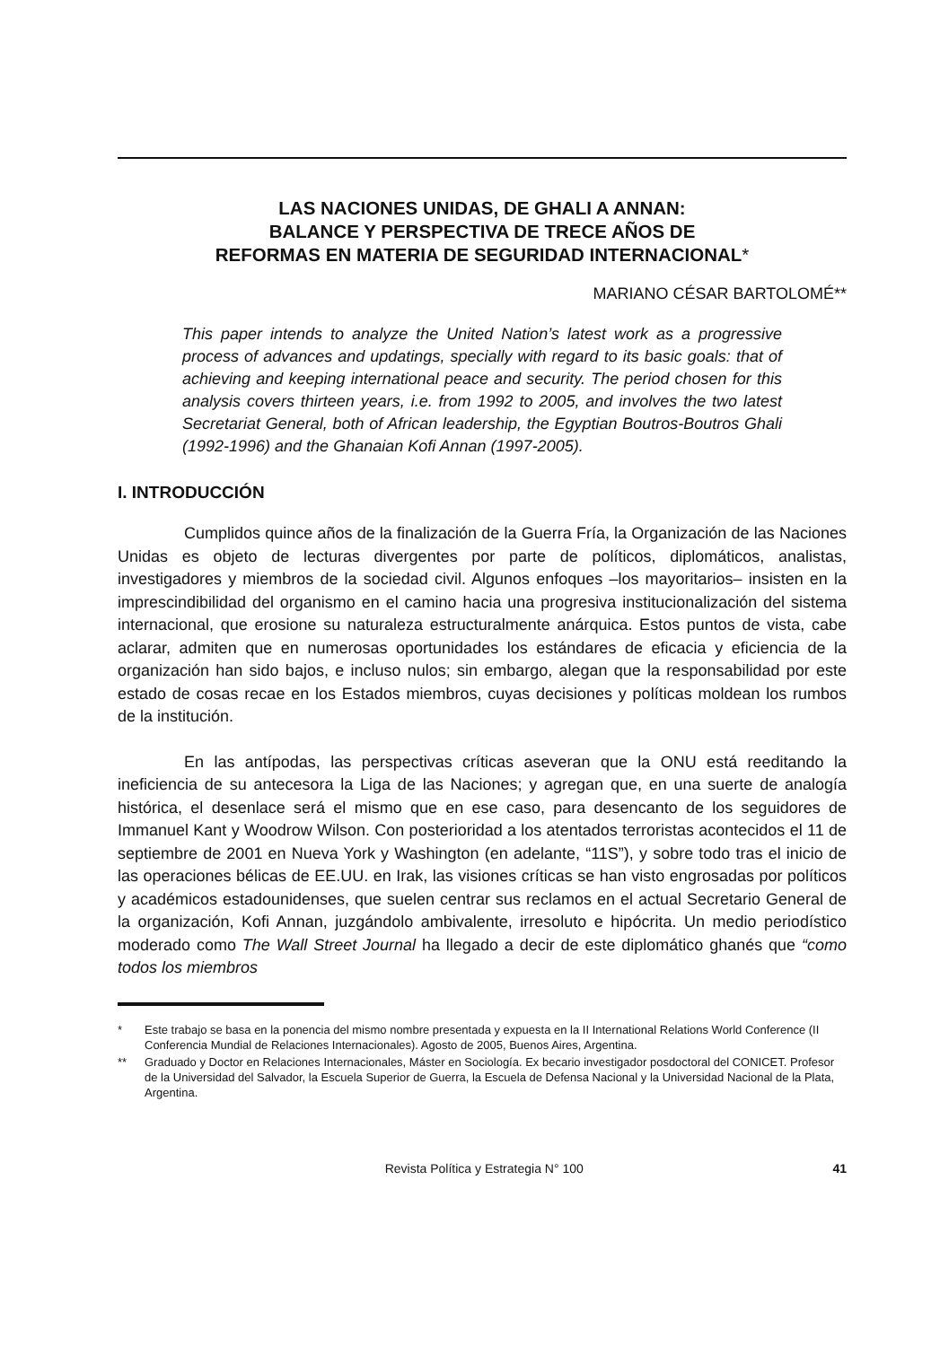LAS NACIONES UNIDAS, DE GHALI A ANNAN:
BALANCE Y PERSPECTIVA DE TRECE AÑOS DE
REFORMAS EN MATERIA DE SEGURIDAD INTERNACIONAL*
MARIANO CÉSAR BARTOLOMÉ**
This paper intends to analyze the United Nation’s latest work as a progressive process of advances and updatings, specially with regard to its basic goals: that of achieving and keeping international peace and security. The period chosen for this analysis covers thirteen years, i.e. from 1992 to 2005, and involves the two latest Secretariat General, both of African leadership, the Egyptian Boutros-Boutros Ghali (1992-1996) and the Ghanaian Kofi Annan (1997-2005).
I. INTRODUCCIÓN
Cumplidos quince años de la finalización de la Guerra Fría, la Organización de las Naciones Unidas es objeto de lecturas divergentes por parte de políticos, diplomáticos, analistas, investigadores y miembros de la sociedad civil. Algunos enfoques –los mayoritarios– insisten en la imprescindibilidad del organismo en el camino hacia una progresiva institucionalización del sistema internacional, que erosione su naturaleza estructuralmente anárquica. Estos puntos de vista, cabe aclarar, admiten que en numerosas oportunidades los estándares de eficacia y eficiencia de la organización han sido bajos, e incluso nulos; sin embargo, alegan que la responsabilidad por este estado de cosas recae en los Estados miembros, cuyas decisiones y políticas moldean los rumbos de la institución.
En las antípodas, las perspectivas críticas aseveran que la ONU está reeditando la ineficiencia de su antecesora la Liga de las Naciones; y agregan que, en una suerte de analogía histórica, el desenlace será el mismo que en ese caso, para desencanto de los seguidores de Immanuel Kant y Woodrow Wilson. Con posterioridad a los atentados terroristas acontecidos el 11 de septiembre de 2001 en Nueva York y Washington (en adelante, “11S”), y sobre todo tras el inicio de las operaciones bélicas de EE.UU. en Irak, las visiones críticas se han visto engrosadas por políticos y académicos estadounidenses, que suelen centrar sus reclamos en el actual Secretario General de la organización, Kofi Annan, juzgándolo ambivalente, irresoluto e hipócrita. Un medio periodístico moderado como The Wall Street Journal ha llegado a decir de este diplomático ghanés que “como todos los miembros
* Este trabajo se basa en la ponencia del mismo nombre presentada y expuesta en la II International Relations World Conference (II Conferencia Mundial de Relaciones Internacionales). Agosto de 2005, Buenos Aires, Argentina.
** Graduado y Doctor en Relaciones Internacionales, Máster en Sociología. Ex becario investigador posdoctoral del CONICET. Profesor de la Universidad del Salvador, la Escuela Superior de Guerra, la Escuela de Defensa Nacional y la Universidad Nacional de la Plata, Argentina.
Revista Política y Estrategia N° 100 41